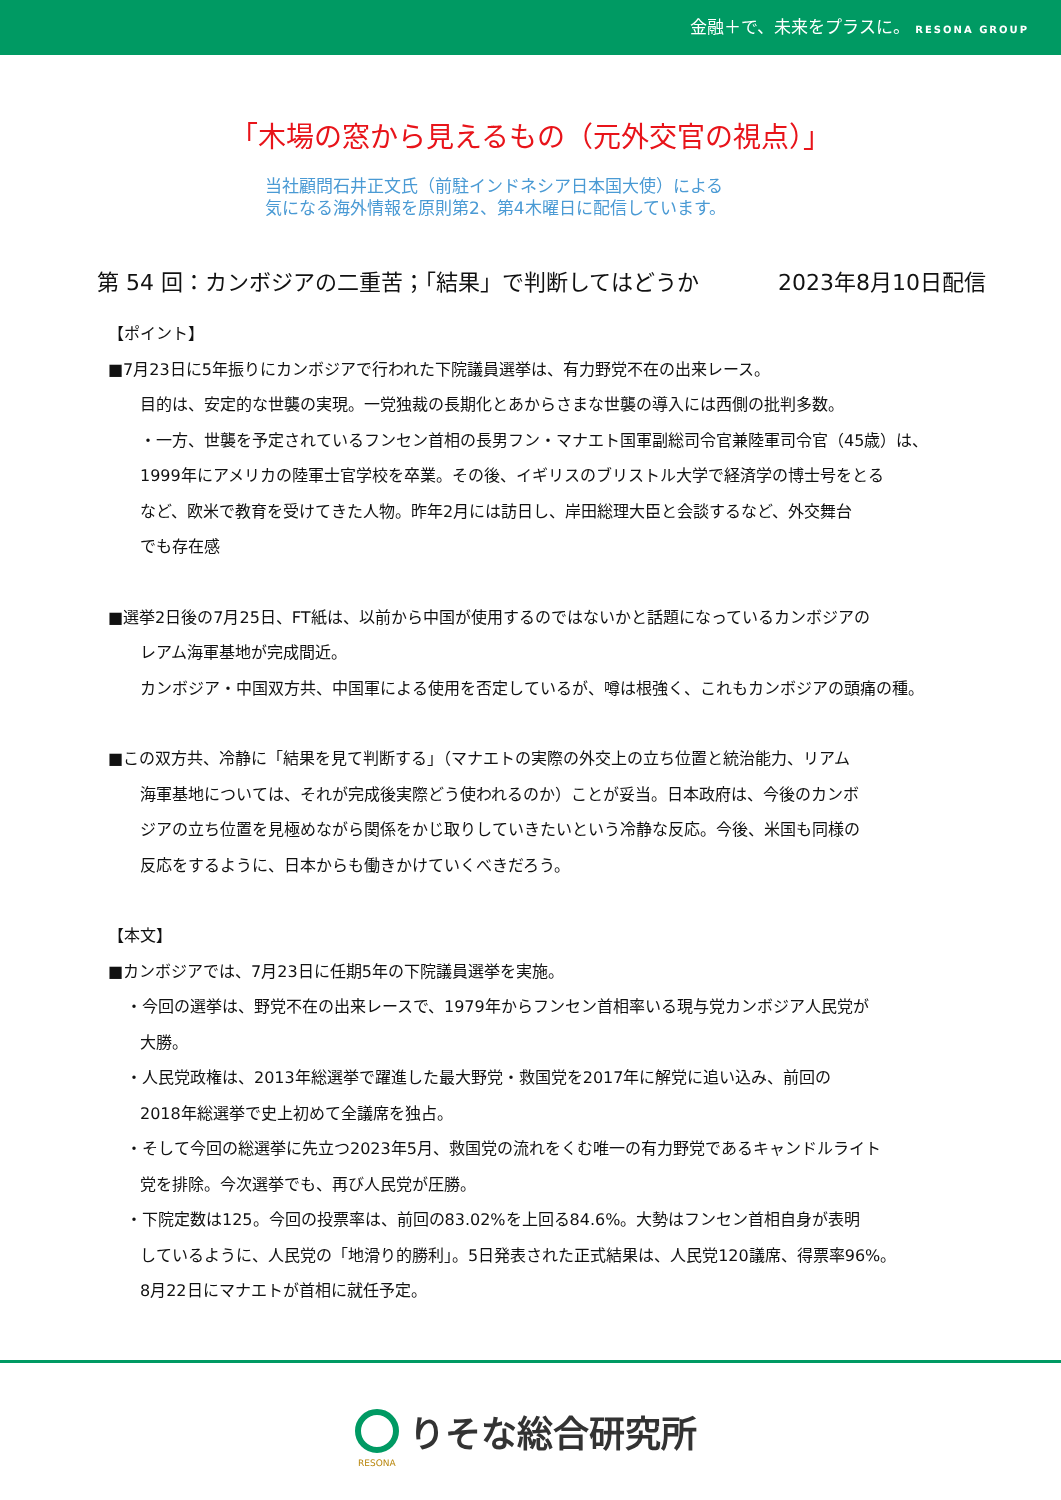金融＋で、未来をプラスに。 RESONA GROUP
「木場の窓から見えるもの（元外交官の視点）」
当社顧問石井正文氏（前駐インドネシア日本国大使）による
気になる海外情報を原則第2、第4木曜日に配信しています。
第 54 回：カンボジアの二重苦；「結果」で判断してはどうか 2023年8月10日配信
【ポイント】
■7月23日に5年振りにカンボジアで行われた下院議員選挙は、有力野党不在の出来レース。
目的は、安定的な世襲の実現。一党独裁の長期化とあからさまな世襲の導入には西側の批判多数。
・一方、世襲を予定されているフンセン首相の長男フン・マナエト国軍副総司令官兼陸軍司令官（45歳）は、
1999年にアメリカの陸軍士官学校を卒業。その後、イギリスのブリストル大学で経済学の博士号をとる
など、欧米で教育を受けてきた人物。昨年2月には訪日し、岸田総理大臣と会談するなど、外交舞台
でも存在感
■選挙2日後の7月25日、FT紙は、以前から中国が使用するのではないかと話題になっているカンボジアの
レアム海軍基地が完成間近。
カンボジア・中国双方共、中国軍による使用を否定しているが、噂は根強く、これもカンボジアの頭痛の種。
■この双方共、冷静に「結果を見て判断する」（マナエトの実際の外交上の立ち位置と統治能力、リアム
海軍基地については、それが完成後実際どう使われるのか）ことが妥当。日本政府は、今後のカンボ
ジアの立ち位置を見極めながら関係をかじ取りしていきたいという冷静な反応。今後、米国も同様の
反応をするように、日本からも働きかけていくべきだろう。
【本文】
■カンボジアでは、7月23日に任期5年の下院議員選挙を実施。
・今回の選挙は、野党不在の出来レースで、1979年からフンセン首相率いる現与党カンボジア人民党が
大勝。
・人民党政権は、2013年総選挙で躍進した最大野党・救国党を2017年に解党に追い込み、前回の
2018年総選挙で史上初めて全議席を独占。
・そして今回の総選挙に先立つ2023年5月、救国党の流れをくむ唯一の有力野党であるキャンドルライト
党を排除。今次選挙でも、再び人民党が圧勝。
・下院定数は125。今回の投票率は、前回の83.02%を上回る84.6%。大勢はフンセン首相自身が表明
しているように、人民党の「地滑り的勝利」。5日発表された正式結果は、人民党120議席、得票率96%。
8月22日にマナエトが首相に就任予定。
りそな総合研究所
RESONA